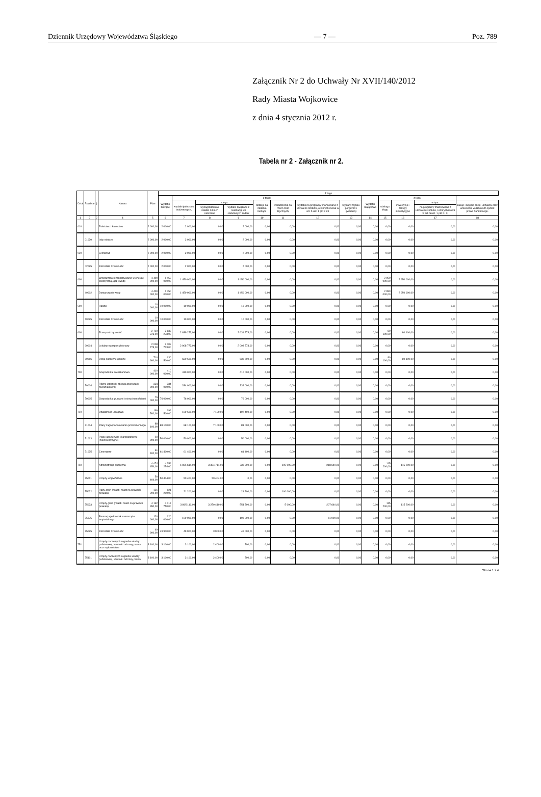Dziennik Urzędowy Województwa Śląskiego — 7 — Poz. 789
Załącznik Nr 2 do Uchwały Nr XVII/140/2012
Rady Miasta Wojkowice
z dnia 4 stycznia 2012 r.
Tabela nr 2 - Załącznik nr 2.
| Dział | Rozdział | § | Nazwa | Plan | Z tego | | | | | | | | | | | | |
| --- | --- | --- | --- | --- | --- | --- | --- | --- | --- | --- | --- | --- | --- | --- | --- | --- | --- |
| | | | | | Wydatki bieżące | z tego: | | | | | | | Wydatki majątkowe | z tego: | | | |
| | | | | | | wydatki jednostek budżetowych, | z tego: | | dotacje na zadania bieżące | świadczenia na rzecz osób fizycznych; | wydatki na programy finansowane z udziałem środków, o których mowa w art. 5 ust. 1 pkt 2 i 3 | wypłaty z tytułu poręczeń i gwarancji | | obsługa długu | inwestycje i zakupy inwestycyjne | w tym: | zakup i objęcie akcji i udziałów oraz wniesienie wkładów do spółek prawa handlowego. |
| | | | | | | | wynagrodzenia i składki od nich naliczane | wydatki związane z realizacją ich statutowych zadań; | | | | | | | | na programy finansowane z udziałem środków, o których mowa w art. 5 ust. 1 pkt 2 i 3, | |
| 1 | 2 | 3 | 4 | 5 | 6 | 7 | 8 | 9 | 10 | 11 | 12 | 13 | 14 | 15 | 16 | 17 | 18 |
| 010 | | | Rolnictwo i łowiectwo | 2 000,00 | 2 000,00 | 2 000,00 | 0,00 | 2 000,00 | 0,00 | 0,00 | 0,00 | 0,00 | 0,00 | 0,00 | 0,00 | 0,00 | 0,00 |
| | 01030 | | Izby rolnicze | 2 000,00 | 2 000,00 | 2 000,00 | 0,00 | 2 000,00 | 0,00 | 0,00 | 0,00 | 0,00 | 0,00 | 0,00 | 0,00 | 0,00 | 0,00 |
| 020 | | | Leśnictwo | 2 000,00 | 2 000,00 | 2 000,00 | 0,00 | 2 000,00 | 0,00 | 0,00 | 0,00 | 0,00 | 0,00 | 0,00 | 0,00 | 0,00 | 0,00 |
| | 02095 | | Pozostała działalność | 2 000,00 | 2 000,00 | 2 000,00 | 0,00 | 2 000,00 | 0,00 | 0,00 | 0,00 | 0,00 | 0,00 | 0,00 | 0,00 | 0,00 | 0,00 |
| 400 | | | Wytwarzanie i zaopatrywanie w energię elektryczną, gaz i wodę | 4 400 000,00 | 1 450 000,00 | 1 450 000,00 | 0,00 | 1 450 000,00 | 0,00 | 0,00 | 0,00 | 0,00 | 0,00 | 2 950 000,00 | 2 950 000,00 | 0,00 | 0,00 |
| | 40002 | | Dostarczanie wody | 4 400 000,00 | 1 450 000,00 | 1 450 000,00 | 0,00 | 1 450 000,00 | 0,00 | 0,00 | 0,00 | 0,00 | 0,00 | 2 950 000,00 | 2 950 000,00 | 0,00 | 0,00 |
| 500 | | | Handel | 10 000,00 | 10 000,00 | 10 000,00 | 0,00 | 10 000,00 | 0,00 | 0,00 | 0,00 | 0,00 | 0,00 | 0,00 | 0,00 | 0,00 | 0,00 |
| | 50095 | | Pozostała działalność | 10 000,00 | 10 000,00 | 10 000,00 | 0,00 | 10 000,00 | 0,00 | 0,00 | 0,00 | 0,00 | 0,00 | 0,00 | 0,00 | 0,00 | 0,00 |
| 600 | | | Transport i łączność | 2 719 373,00 | 2 639 273,00 | 2 639 273,00 | 0,00 | 2 639 273,00 | 0,00 | 0,00 | 0,00 | 0,00 | 0,00 | 80 100,00 | 80 100,00 | 0,00 | 0,00 |
| | 60004 | | Lokalny transport zbiorowy | 2 008 773,00 | 2 008 773,00 | 2 008 773,00 | 0,00 | 2 008 773,00 | 0,00 | 0,00 | 0,00 | 0,00 | 0,00 | 0,00 | 0,00 | 0,00 | 0,00 |
| | 60016 | | Drogi publiczne gminne | 710 600,00 | 630 500,00 | 630 500,00 | 0,00 | 630 500,00 | 0,00 | 0,00 | 0,00 | 0,00 | 0,00 | 80 100,00 | 80 100,00 | 0,00 | 0,00 |
| 700 | | | Gospodarka mieszkaniowa | 410 000,00 | 410 000,00 | 410 000,00 | 0,00 | 410 000,00 | 0,00 | 0,00 | 0,00 | 0,00 | 0,00 | 0,00 | 0,00 | 0,00 | 0,00 |
| | 70004 | | Różne jednostki obsługi gospodarki mieszkaniowej | 334 000,00 | 334 000,00 | 334 000,00 | 0,00 | 334 000,00 | 0,00 | 0,00 | 0,00 | 0,00 | 0,00 | 0,00 | 0,00 | 0,00 | 0,00 |
| | 70005 | | Gospodarka gruntami i nieruchomościami | 76 000,00 | 76 000,00 | 76 000,00 | 0,00 | 76 000,00 | 0,00 | 0,00 | 0,00 | 0,00 | 0,00 | 0,00 | 0,00 | 0,00 | 0,00 |
| 710 | | | Działalność usługowa | 199 500,00 | 199 500,00 | 199 500,00 | 7 100,00 | 192 400,00 | 0,00 | 0,00 | 0,00 | 0,00 | 0,00 | 0,00 | 0,00 | 0,00 | 0,00 |
| | 71004 | | Plany zagospodarowania przestrzennego | 88 100,00 | 88 100,00 | 88 100,00 | 7 100,00 | 81 000,00 | 0,00 | 0,00 | 0,00 | 0,00 | 0,00 | 0,00 | 0,00 | 0,00 | 0,00 |
| | 71013 | | Prace geodezyjne i kartograficzne (nieinwestycyjne) | 50 000,00 | 50 000,00 | 50 000,00 | 0,00 | 50 000,00 | 0,00 | 0,00 | 0,00 | 0,00 | 0,00 | 0,00 | 0,00 | 0,00 | 0,00 |
| | 71035 | | Cmentarze | 61 400,00 | 61 400,00 | 61 400,00 | 0,00 | 61 400,00 | 0,00 | 0,00 | 0,00 | 0,00 | 0,00 | 0,00 | 0,00 | 0,00 | 0,00 |
| 750 | | | Administracja publiczna | 4 474 454,00 | 4 359 254,00 | 4 035 614,00 | 3 304 714,00 | 730 900,00 | 0,00 | 105 000,00 | 218 640,00 | 0,00 | 0,00 | 115 200,00 | 115 200,00 | 0,00 | 0,00 |
| | 75011 | | Urzędy wojewódzkie | 50 404,00 | 50 404,00 | 50 404,00 | 50 404,00 | 0,00 | 0,00 | 0,00 | 0,00 | 0,00 | 0,00 | 0,00 | 0,00 | 0,00 | 0,00 |
| | 75022 | | Rady gmin (miast i miast na prawach powiatu) | 121 200,00 | 121 200,00 | 21 200,00 | 0,00 | 21 200,00 | 0,00 | 100 000,00 | 0,00 | 0,00 | 0,00 | 0,00 | 0,00 | 0,00 | 0,00 |
| | 75023 | | Urzędy gmin (miast i miast na prawach powiatu) | 4 132 950,00 | 4 017 750,00 | 3 805 110,00 | 3 250 410,00 | 554 700,00 | 0,00 | 5 000,00 | 207 640,00 | 0,00 | 0,00 | 115 200,00 | 115 200,00 | 0,00 | 0,00 |
| | 75075 | | Promocja jednostek samorządu terytorialnego | 120 000,00 | 120 000,00 | 109 000,00 | 0,00 | 109 000,00 | 0,00 | 0,00 | 11 000,00 | 0,00 | 0,00 | 0,00 | 0,00 | 0,00 | 0,00 |
| | 75095 | | Pozostała działalność | 49 900,00 | 49 900,00 | 49 900,00 | 3 900,00 | 46 000,00 | 0,00 | 0,00 | 0,00 | 0,00 | 0,00 | 0,00 | 0,00 | 0,00 | 0,00 |
| 751 | | | Urzędy naczelnych organów władzy państwowej, kontroli i ochrony prawa oraz sądownictwa | 3 100,00 | 3 100,00 | 3 100,00 | 2 400,00 | 700,00 | 0,00 | 0,00 | 0,00 | 0,00 | 0,00 | 0,00 | 0,00 | 0,00 | 0,00 |
| | 75101 | | Urzędy naczelnych organów władzy państwowej, kontroli i ochrony prawa | 3 100,00 | 3 100,00 | 3 100,00 | 2 400,00 | 700,00 | 0,00 | 0,00 | 0,00 | 0,00 | 0,00 | 0,00 | 0,00 | 0,00 | 0,00 |
Strona 1 z 4